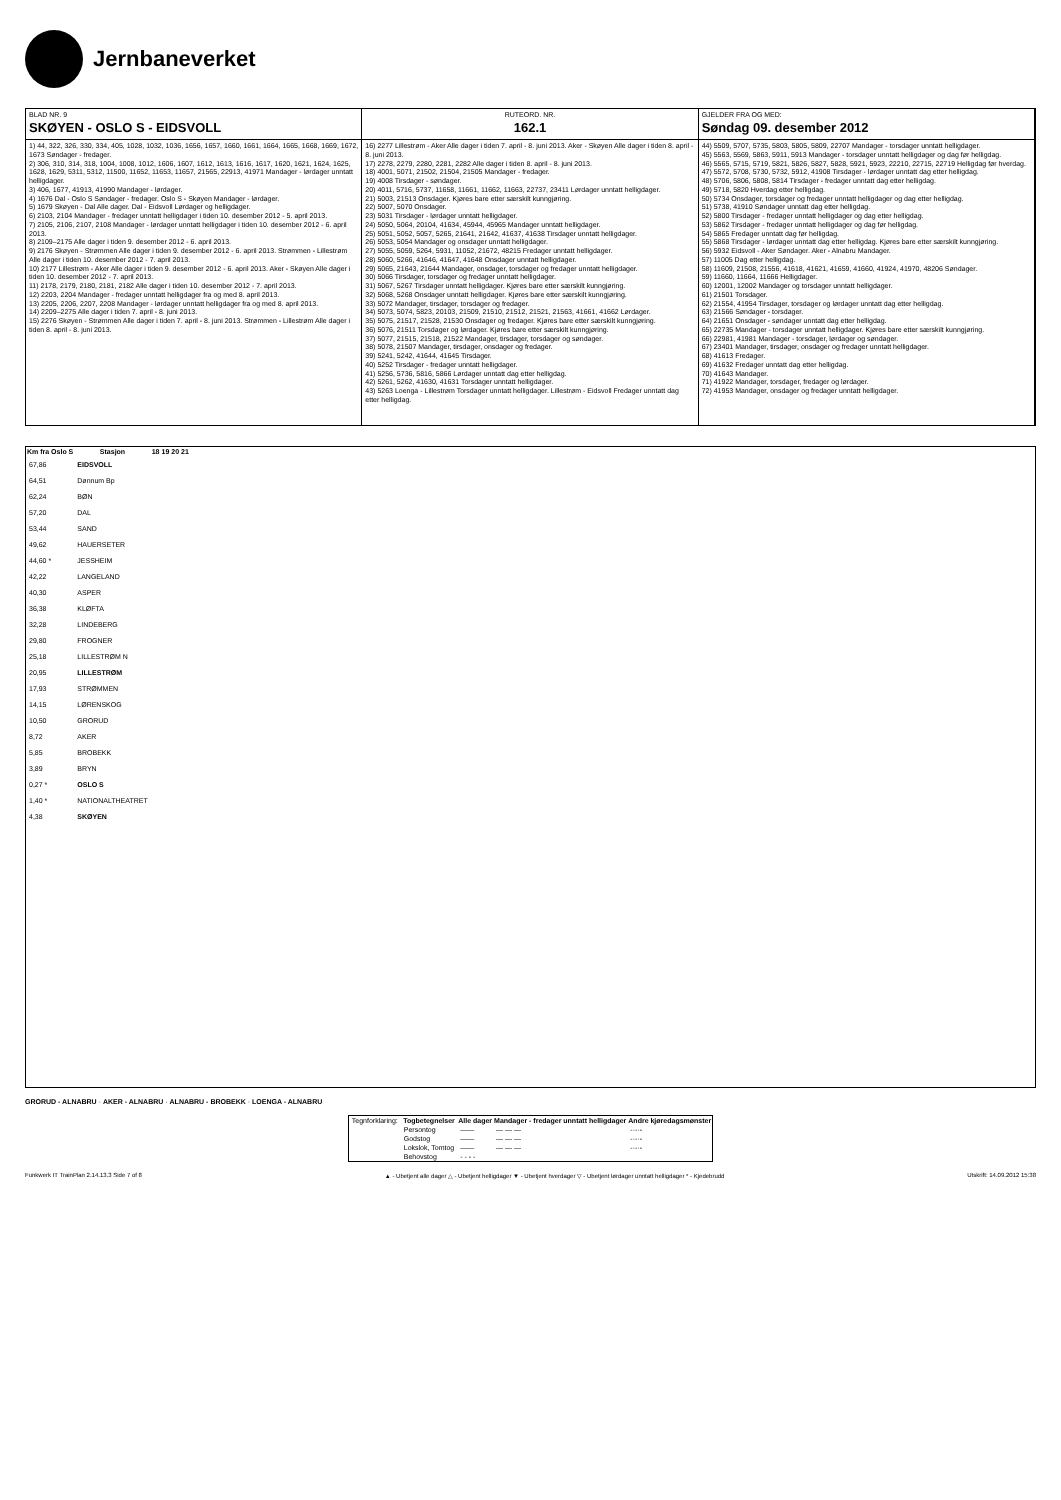Jernbaneverket
BLAD NR. 9
SKØYEN - OSLO S - EIDSVOLL
RUTEORD. NR.
162.1
GJELDER FRA OG MED:
Søndag 09. desember 2012
1) 44, 322, 326, 330, 334, 405, 1028, 1032, 1036, 1656, 1657, 1660, 1661, 1664, 1665, 1668, 1669, 1672, 1673 Søndager - fredager.
2) 306, 310, 314, 318, 1004, 1008, 1012, 1606, 1607, 1612, 1613, 1616, 1617, 1620, 1621, 1624, 1625, 1628, 1629, 5311, 5312, 11500, 11652, 11653, 11657, 21565, 22913, 41971 Mandager - lørdager unntatt helligdager.
3) 406, 1677, 41913, 41990 Mandager - lørdager.
4) 1676 Dal - Oslo S Søndager - fredager. Oslo S - Skøyen Mandager - lørdager.
5) 1679 Skøyen - Dal Alle dager. Dal - Eidsvoll Lørdager og helligdager.
6) 2103, 2104 Mandager - fredager unntatt helligdager i tiden 10. desember 2012 - 5. april 2013.
7) 2105, 2106, 2107, 2108 Mandager - lørdager unntatt helligdager i tiden 10. desember 2012 - 6. april 2013.
8) 2109–2175 Alle dager i tiden 9. desember 2012 - 6. april 2013.
9) 2176 Skøyen - Strømmen Alle dager i tiden 9. desember 2012 - 6. april 2013. Strømmen - Lillestrøm Alle dager i tiden 10. desember 2012 - 7. april 2013.
10) 2177 Lillestrøm - Aker Alle dager i tiden 9. desember 2012 - 6. april 2013. Aker - Skøyen Alle dager i tiden 10. desember 2012 - 7. april 2013.
11) 2178, 2179, 2180, 2181, 2182 Alle dager i tiden 10. desember 2012 - 7. april 2013.
12) 2203, 2204 Mandager - fredager unntatt helligdager fra og med 8. april 2013.
13) 2205, 2206, 2207, 2208 Mandager - lørdager unntatt helligdager fra og med 8. april 2013.
14) 2209–2275 Alle dager i tiden 7. april - 8. juni 2013.
15) 2276 Skøyen - Strømmen Alle dager i tiden 7. april - 8. juni 2013. Strømmen - Lillestrøm Alle dager i tiden 8. april - 8. juni 2013.
16) 2277 Lillestrøm - Aker Alle dager i tiden 7. april - 8. juni 2013. Aker - Skøyen Alle dager i tiden 8. april - 8. juni 2013.
17) 2278, 2279, 2280, 2281, 2282 Alle dager i tiden 8. april - 8. juni 2013.
18) 4001, 5071, 21502, 21504, 21505 Mandager - fredager.
19) 4008 Tirsdager - søndager.
20) 4011, 5716, 5737, 11658, 11661, 11662, 11663, 22737, 23411 Lørdager unntatt helligdager.
21) 5003, 21513 Onsdager. Kjøres bare etter særskilt kunngjøring.
22) 5007, 5070 Onsdager.
23) 5031 Tirsdager - lørdager unntatt helligdager.
24) 5050, 5064, 20104, 41634, 45944, 45965 Mandager unntatt helligdager.
25) 5051, 5052, 5057, 5265, 21641, 21642, 41637, 41638 Tirsdager unntatt helligdager.
26) 5053, 5054 Mandager og onsdager unntatt helligdager.
27) 5055, 5059, 5264, 5931, 11052, 21672, 48215 Fredager unntatt helligdager.
28) 5060, 5266, 41646, 41647, 41648 Onsdager unntatt helligdager.
29) 5065, 21643, 21644 Mandager, onsdager, torsdager og fredager unntatt helligdager.
30) 5066 Tirsdager, torsdager og fredager unntatt helligdager.
31) 5067, 5267 Tirsdager unntatt helligdager. Kjøres bare etter særskilt kunngjøring.
32) 5068, 5268 Onsdager unntatt helligdager. Kjøres bare etter særskilt kunngjøring.
33) 5072 Mandager, tirsdager, torsdager og fredager.
34) 5073, 5074, 5823, 20103, 21509, 21510, 21512, 21521, 21563, 41661, 41662 Lørdager.
35) 5075, 21517, 21528, 21530 Onsdager og fredager. Kjøres bare etter særskilt kunngjøring.
36) 5076, 21511 Torsdager og lørdager. Kjøres bare etter særskilt kunngjøring.
37) 5077, 21515, 21518, 21522 Mandager, tirsdager, torsdager og søndager.
38) 5078, 21507 Mandager, tirsdager, onsdager og fredager.
39) 5241, 5242, 41644, 41645 Tirsdager.
40) 5252 Tirsdager - fredager unntatt helligdager.
41) 5256, 5736, 5816, 5866 Lørdager unntatt dag etter helligdag.
42) 5261, 5262, 41630, 41631 Torsdager unntatt helligdager.
43) 5263 Loenga - Lillestrøm Torsdager unntatt helligdager. Lillestrøm - Eidsvoll Fredager unntatt dag etter helligdag.
44) 5509, 5707, 5735, 5803, 5805, 5809, 22707 Mandager - torsdager unntatt helligdager.
45) 5563, 5569, 5863, 5911, 5913 Mandager - torsdager unntatt helligdager og dag før helligdag.
46) 5565, 5715, 5719, 5821, 5826, 5827, 5828, 5921, 5923, 22210, 22715, 22719 Helligdag før hverdag.
47) 5572, 5708, 5730, 5732, 5912, 41908 Tirsdager - lørdager unntatt dag etter helligdag.
48) 5706, 5806, 5808, 5814 Tirsdager - fredager unntatt dag etter helligdag.
49) 5718, 5820 Hverdag etter helligdag.
50) 5734 Onsdager, torsdager og fredager unntatt helligdager og dag etter helligdag.
51) 5738, 41910 Søndager unntatt dag etter helligdag.
52) 5800 Tirsdager - fredager unntatt helligdager og dag etter helligdag.
53) 5862 Tirsdager - fredager unntatt helligdager og dag før helligdag.
54) 5865 Fredager unntatt dag før helligdag.
55) 5868 Tirsdager - lørdager unntatt dag etter helligdag. Kjøres bare etter særskilt kunngjøring.
56) 5932 Eidsvoll - Aker Søndager. Aker - Alnabru Mandager.
57) 11005 Dag etter helligdag.
58) 11609, 21508, 21556, 41618, 41621, 41659, 41660, 41924, 41970, 48206 Søndager.
59) 11660, 11664, 11666 Helligdager.
60) 12001, 12002 Mandager og torsdager unntatt helligdager.
61) 21501 Torsdager.
62) 21554, 41954 Tirsdager, torsdager og lørdager unntatt dag etter helligdag.
63) 21566 Søndager - torsdager.
64) 21651 Onsdager - søndager unntatt dag etter helligdag.
65) 22735 Mandager - torsdager unntatt helligdager. Kjøres bare etter særskilt kunngjøring.
66) 22981, 41981 Mandager - torsdager, lørdager og søndager.
67) 23401 Mandager, tirsdager, onsdager og fredager unntatt helligdager.
68) 41613 Fredager.
69) 41632 Fredager unntatt dag etter helligdag.
70) 41643 Mandager.
71) 41922 Mandager, torsdager, fredager og lørdager.
72) 41953 Mandager, onsdager og fredager unntatt helligdager.
| Km fra Oslo S | Stasjon | 18 | 19 | 20 | 21 |
| --- | --- | --- | --- | --- | --- |
| 67,86 | EIDSVOLL | | | | |
| 64,51 | Dønnum Bp | | | | |
| 62,24 | BØN | | | | |
| 57,20 | DAL | | | | |
| 53,44 | SAND | | | | |
| 49,62 | HAUERSETER | | | | |
| 44,60 * | JESSHEIM | | | | |
| 42,22 | LANGELAND | | | | |
| 40,30 | ASPER | | | | |
| 36,38 | KLØFTA | | | | |
| 32,28 | LINDEBERG | | | | |
| 29,80 | FROGNER | | | | |
| 25,18 | LILLESTRØM N | | | | |
| 20,95 | LILLESTRØM | | | | |
| 17,93 | STRØMMEN | | | | |
| 14,15 | LØRENSKOG | | | | |
| 10,50 | GRORUD | | | | |
| 8,72 | AKER | | | | |
| 5,85 | BROBEKK | | | | |
| 3,89 | BRYN | | | | |
| 0,27 * | OSLO S | | | | |
| 1,40 * | NATIONALTHEATRET | | | | |
| 4,38 | SKØYEN | | | | |
GRORUD - ALNABRU · AKER - ALNABRU · ALNABRU - BROBEKK · LOENGA - ALNABRU
| Tegnforklaring: | Togbetegnelser | Alle dager | Mandager - fredager unntatt helligdager | Andre kjøredagsmønster |
| | Persontog | —— | — — — | -·-·- |
| | Godstog | —— | — — — | -·-·- |
| | Lokslok, Tomtog | —— | — — — | -·-·- |
| | Behovstog | - - - - | | |
Funkwerk IT TrainPlan 2.14.13.3 Side 7 of 8 ▲ - Ubetjent alle dager △ - Ubetjent helligdager ▼ - Ubetjent hverdager ▽ - Ubetjent lørdager unntatt helligdager * - Kjedebrudd Utskrift: 14.09.2012 15:38